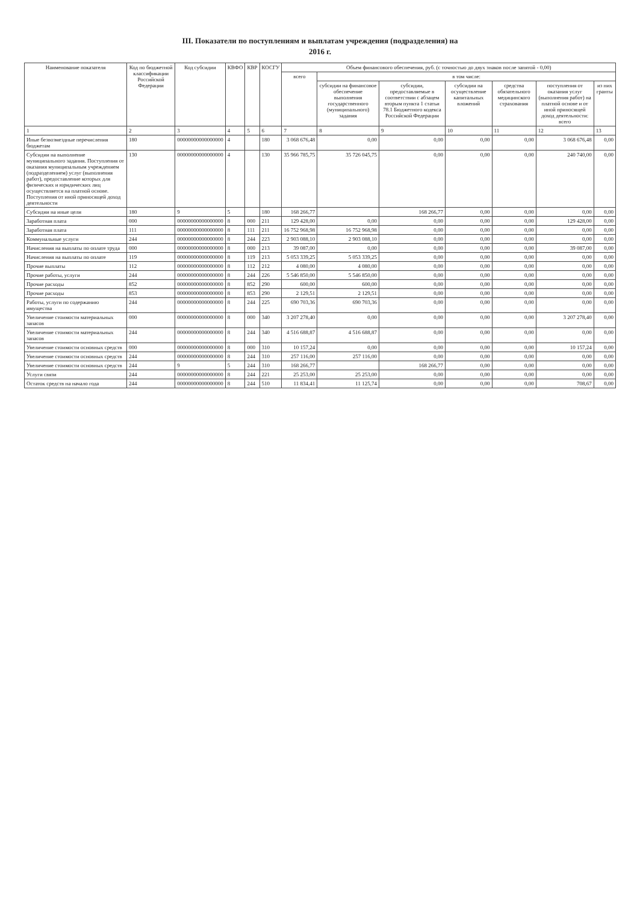III. Показатели по поступлениям и выплатам учреждения (подразделения) на
2016 г.
| Наименование показателя | Код по бюджетной классификации Российской Федерации | Код субсидии | КВФО | КВР | КОСГУ | Объем финансового обеспечения, руб. (с точностью до двух знаков после запятой - 0,00) | | | | | | |
| --- | --- | --- | --- | --- | --- | --- | --- | --- | --- | --- | --- | --- |
| | | | | | | всего | в том числе: | | | | | |
| | | | | | | | субсидии на финансовое обеспечение выполнения государственного (муниципального) задания | субсидии, предоставляемые в соответствии с абзацем вторым пункта 1 статьи 78.1 Бюджетного кодекса Российской Федерации | субсидии на осуществление капитальных вложений | средства обязательного медицинского страхования | поступления от оказания услуг (выполнения работ) на платной основе и от иной приносящей доход деятельности: всего | из них гранты |
| 1 | 2 | 3 | 4 | 5 | 6 | 7 | 8 | 9 | 10 | 11 | 12 | 13 |
| Иные безвозмездные перечисления бюджетам | 180 | 00000000000000000 | 4 | | 180 | 3 068 676,48 | 0,00 | 0,00 | 0,00 | 0,00 | 3 068 676,48 | 0,00 |
| Субсидии на выполнение муниципального задания. Поступления от оказания муниципальным учреждением (подразделением) услуг (выполнения работ), предоставление которых для физических и юридических лиц осуществляется на платной основе. Поступления от иной приносящей доход деятельности | 130 | 00000000000000000 | 4 | | 130 | 35 966 785,75 | 35 726 045,75 | 0,00 | 0,00 | 0,00 | 240 740,00 | 0,00 |
| Субсидии на иные цели | 180 | 9 | 5 | | 180 | 168 266,77 | | 168 266,77 | 0,00 | 0,00 | 0,00 | 0,00 |
| Заработная плата | 000 | 00000000000000000 | 8 | 000 | 211 | 129 428,00 | 0,00 | 0,00 | 0,00 | 0,00 | 129 428,00 | 0,00 |
| Заработная плата | 111 | 00000000000000000 | 8 | 111 | 211 | 16 752 968,98 | 16 752 968,98 | 0,00 | 0,00 | 0,00 | 0,00 | 0,00 |
| Коммунальные услуги | 244 | 00000000000000000 | 8 | 244 | 223 | 2 903 088,10 | 2 903 088,10 | 0,00 | 0,00 | 0,00 | 0,00 | 0,00 |
| Начисления на выплаты по оплате труда | 000 | 00000000000000000 | 8 | 000 | 213 | 39 087,00 | 0,00 | 0,00 | 0,00 | 0,00 | 39 087,00 | 0,00 |
| Начисления на выплаты по оплате | 119 | 00000000000000000 | 8 | 119 | 213 | 5 053 339,25 | 5 053 339,25 | 0,00 | 0,00 | 0,00 | 0,00 | 0,00 |
| Прочие выплаты | 112 | 00000000000000000 | 8 | 112 | 212 | 4 080,00 | 4 080,00 | 0,00 | 0,00 | 0,00 | 0,00 | 0,00 |
| Прочие работы, услуги | 244 | 00000000000000000 | 8 | 244 | 226 | 5 546 850,00 | 5 546 850,00 | 0,00 | 0,00 | 0,00 | 0,00 | 0,00 |
| Прочие расходы | 852 | 00000000000000000 | 8 | 852 | 290 | 600,00 | 600,00 | 0,00 | 0,00 | 0,00 | 0,00 | 0,00 |
| Прочие расходы | 853 | 00000000000000000 | 8 | 853 | 290 | 2 129,51 | 2 129,51 | 0,00 | 0,00 | 0,00 | 0,00 | 0,00 |
| Работы, услуги по содержанию имущества | 244 | 00000000000000000 | 8 | 244 | 225 | 690 703,36 | 690 703,36 | 0,00 | 0,00 | 0,00 | 0,00 | 0,00 |
| Увеличение стоимости материальных запасов | 000 | 00000000000000000 | 8 | 000 | 340 | 3 207 278,40 | 0,00 | 0,00 | 0,00 | 0,00 | 3 207 278,40 | 0,00 |
| Увеличение стоимости материальных запасов | 244 | 00000000000000000 | 8 | 244 | 340 | 4 516 688,87 | 4 516 688,87 | 0,00 | 0,00 | 0,00 | 0,00 | 0,00 |
| Увеличение стоимости основных средств | 000 | 00000000000000000 | 8 | 000 | 310 | 10 157,24 | 0,00 | 0,00 | 0,00 | 0,00 | 10 157,24 | 0,00 |
| Увеличение стоимости основных средств | 244 | 00000000000000000 | 8 | 244 | 310 | 257 116,00 | 257 116,00 | 0,00 | 0,00 | 0,00 | 0,00 | 0,00 |
| Увеличение стоимости основных средств | 244 | 9 | 5 | 244 | 310 | 168 266,77 | | 168 266,77 | 0,00 | 0,00 | 0,00 | 0,00 |
| Услуги связи | 244 | 00000000000000000 | 8 | 244 | 221 | 25 253,00 | 25 253,00 | 0,00 | 0,00 | 0,00 | 0,00 | 0,00 |
| Остаток средств на начало года | 244 | 00000000000000000 | 8 | 244 | 510 | 11 834,41 | 11 125,74 | 0,00 | 0,00 | 0,00 | 708,67 | 0,00 |